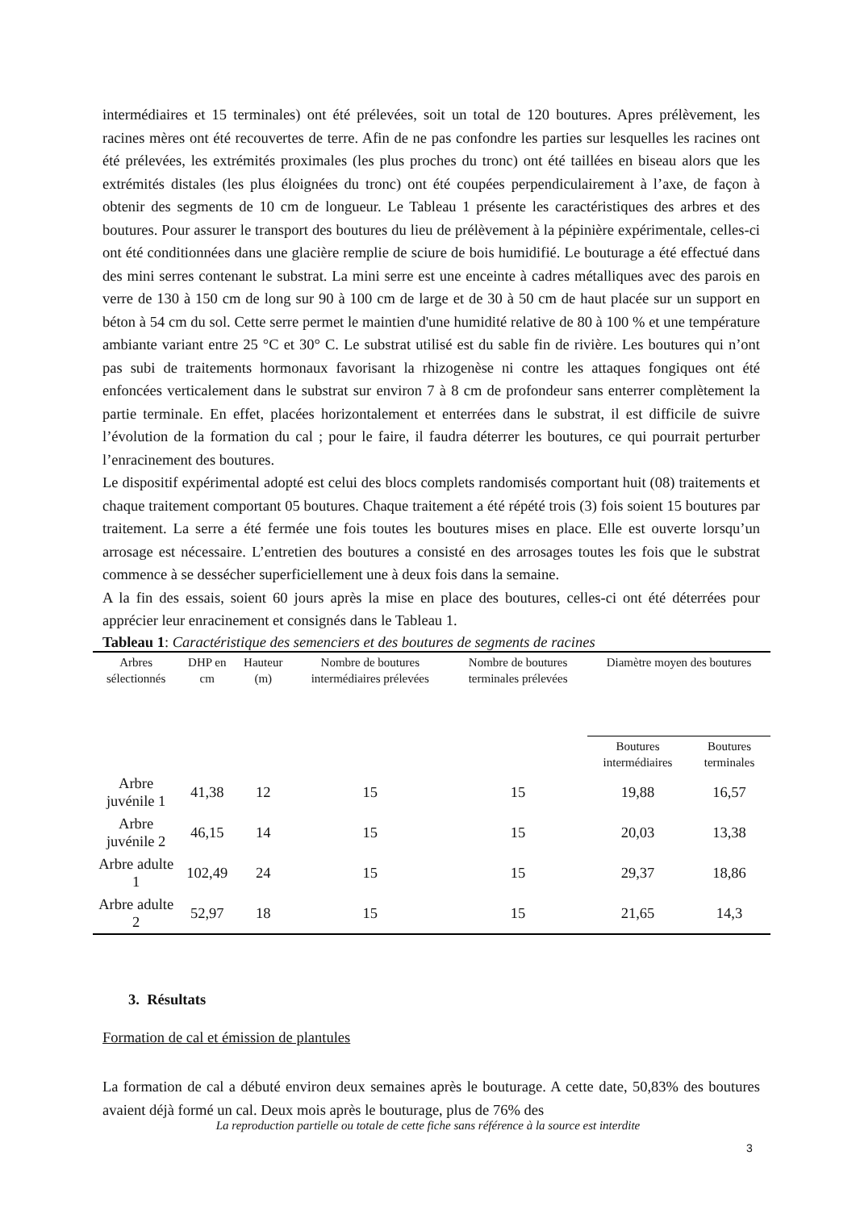intermédiaires et 15 terminales) ont été prélevées, soit un total de 120 boutures. Apres prélèvement, les racines mères ont été recouvertes de terre. Afin de ne pas confondre les parties sur lesquelles les racines ont été prélevées, les extrémités proximales (les plus proches du tronc) ont été taillées en biseau alors que les extrémités distales (les plus éloignées du tronc) ont été coupées perpendiculairement à l’axe, de façon à obtenir des segments de 10 cm de longueur. Le Tableau 1 présente les caractéristiques des arbres et des boutures. Pour assurer le transport des boutures du lieu de prélèvement à la pépinière expérimentale, celles-ci ont été conditionnées dans une glacière remplie de sciure de bois humidifié. Le bouturage a été effectué dans des mini serres contenant le substrat. La mini serre est une enceinte à cadres métalliques avec des parois en verre de 130 à 150 cm de long sur 90 à 100 cm de large et de 30 à 50 cm de haut placée sur un support en béton à 54 cm du sol. Cette serre permet le maintien d'une humidité relative de 80 à 100 % et une température ambiante variant entre 25 °C et 30° C. Le substrat utilisé est du sable fin de rivière. Les boutures qui n’ont pas subi de traitements hormonaux favorisant la rhizogenèse ni contre les attaques fongiques ont été enfoncées verticalement dans le substrat sur environ 7 à 8 cm de profondeur sans enterrer complètement la partie terminale. En effet, placées horizontalement et enterrées dans le substrat, il est difficile de suivre l’évolution de la formation du cal ; pour le faire, il faudra déterrer les boutures, ce qui pourrait perturber l’enracinement des boutures.
Le dispositif expérimental adopté est celui des blocs complets randomisés comportant huit (08) traitements et chaque traitement comportant 05 boutures. Chaque traitement a été répété trois (3) fois soient 15 boutures par traitement. La serre a été fermée une fois toutes les boutures mises en place. Elle est ouverte lorsqu’un arrosage est nécessaire. L’entretien des boutures a consisté en des arrosages toutes les fois que le substrat commence à se dessécher superficiellement une à deux fois dans la semaine.
A la fin des essais, soient 60 jours après la mise en place des boutures, celles-ci ont été déterrées pour apprécier leur enracinement et consignés dans le Tableau 1.
Tableau 1: Caractéristique des semenciers et des boutures de segments de racines
| Arbres sélectionnés | DHP en cm | Hauteur (m) | Nombre de boutures intermédiaires prélevées | Nombre de boutures terminales prélevées | Diamètre moyen des boutures | |
| --- | --- | --- | --- | --- | --- | --- |
| | | | | | Boutures intermédiaires | Boutures terminales |
| Arbre juvénile 1 | 41,38 | 12 | 15 | 15 | 19,88 | 16,57 |
| Arbre juvénile 2 | 46,15 | 14 | 15 | 15 | 20,03 | 13,38 |
| Arbre adulte 1 | 102,49 | 24 | 15 | 15 | 29,37 | 18,86 |
| Arbre adulte 2 | 52,97 | 18 | 15 | 15 | 21,65 | 14,3 |
3. Résultats
Formation de cal et émission de plantules
La formation de cal a débuté environ deux semaines après le bouturage. A cette date, 50,83% des boutures avaient déjà formé un cal. Deux mois après le bouturage, plus de 76% des
La reproduction partielle ou totale de cette fiche sans référence à la source est interdite
3